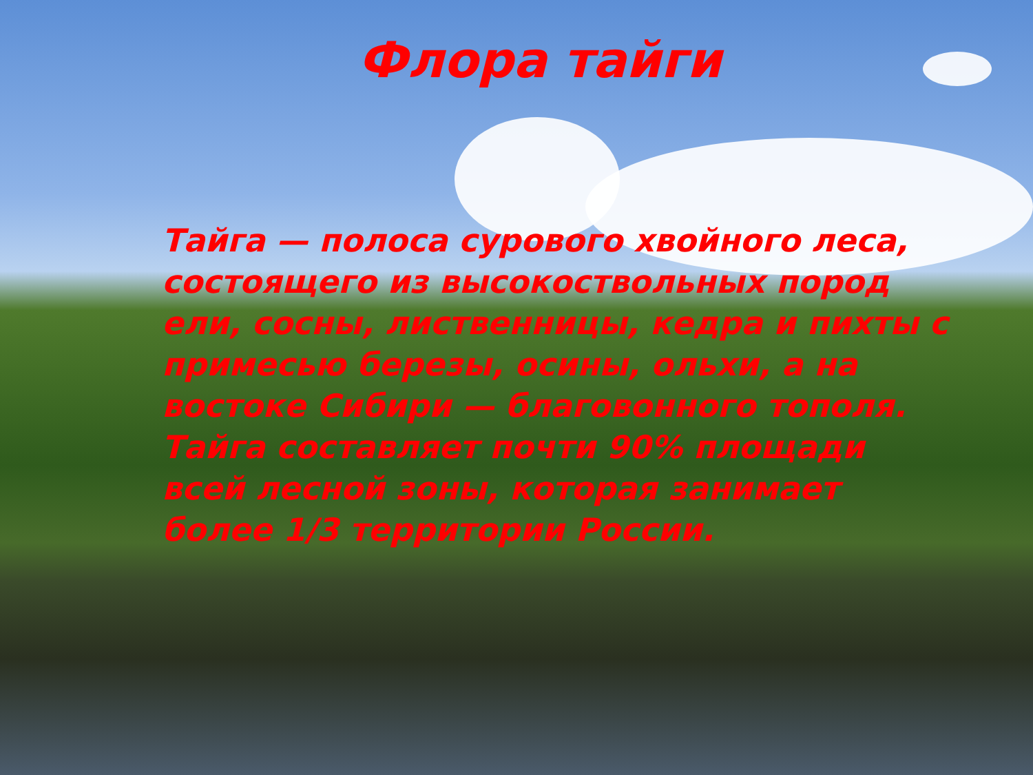Флора тайги
Тайга — полоса сурового хвойного леса, состоящего из высокоствольных пород ели, сосны, лиственницы, кедра и пихты с примесью березы, осины, ольхи, а на востоке Сибири — благовонного тополя. Тайга составляет почти 90% площади всей лесной зоны, которая занимает более 1/3 территории России.